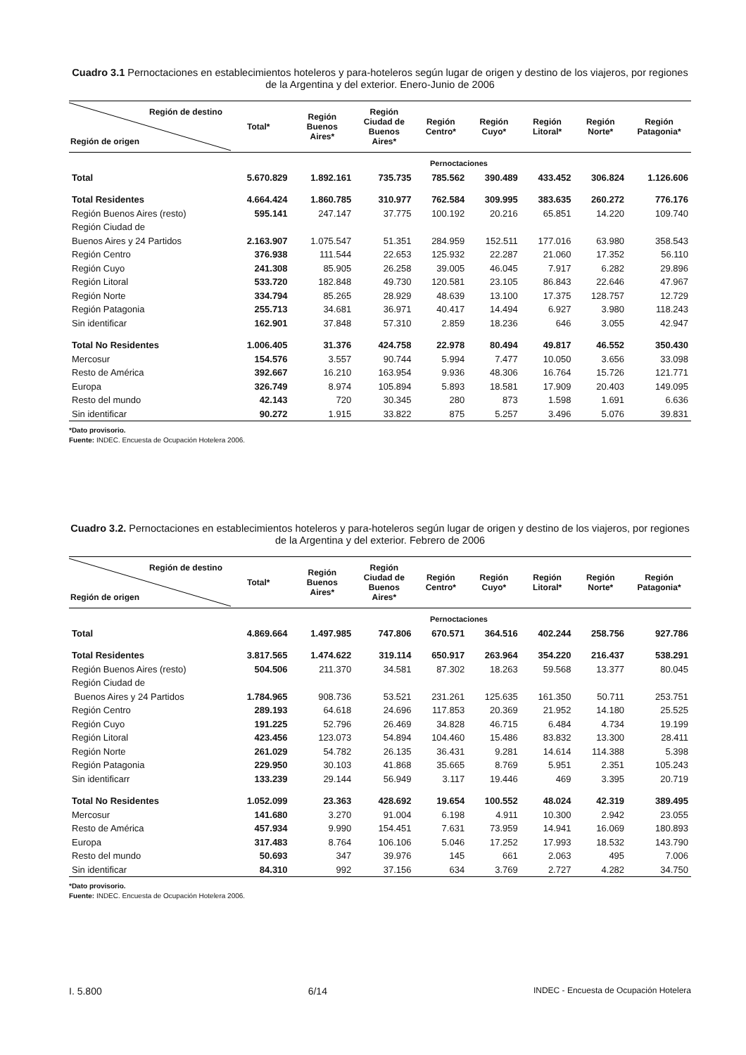Cuadro 3.1 Pernoctaciones en establecimientos hoteleros y para-hoteleros según lugar de origen y destino de los viajeros, por regiones de la Argentina y del exterior. Enero-Junio de 2006
| Región de destino Región de origen | Total* | Región Buenos Aires* | Región Ciudad de Buenos Aires* | Región Centro* | Región Cuyo* | Región Litoral* | Región Norte* | Región Patagonia* |
| --- | --- | --- | --- | --- | --- | --- | --- | --- |
| | Pernoctaciones | | | | | | | |
| Total | 5.670.829 | 1.892.161 | 735.735 | 785.562 | 390.489 | 433.452 | 306.824 | 1.126.606 |
| Total Residentes | 4.664.424 | 1.860.785 | 310.977 | 762.584 | 309.995 | 383.635 | 260.272 | 776.176 |
| Región Buenos Aires (resto) | 595.141 | 247.147 | 37.775 | 100.192 | 20.216 | 65.851 | 14.220 | 109.740 |
| Región Ciudad de | | | | | | | | |
| Buenos Aires y 24 Partidos | 2.163.907 | 1.075.547 | 51.351 | 284.959 | 152.511 | 177.016 | 63.980 | 358.543 |
| Región Centro | 376.938 | 111.544 | 22.653 | 125.932 | 22.287 | 21.060 | 17.352 | 56.110 |
| Región Cuyo | 241.308 | 85.905 | 26.258 | 39.005 | 46.045 | 7.917 | 6.282 | 29.896 |
| Región Litoral | 533.720 | 182.848 | 49.730 | 120.581 | 23.105 | 86.843 | 22.646 | 47.967 |
| Región Norte | 334.794 | 85.265 | 28.929 | 48.639 | 13.100 | 17.375 | 128.757 | 12.729 |
| Región Patagonia | 255.713 | 34.681 | 36.971 | 40.417 | 14.494 | 6.927 | 3.980 | 118.243 |
| Sin identificar | 162.901 | 37.848 | 57.310 | 2.859 | 18.236 | 646 | 3.055 | 42.947 |
| Total No Residentes | 1.006.405 | 31.376 | 424.758 | 22.978 | 80.494 | 49.817 | 46.552 | 350.430 |
| Mercosur | 154.576 | 3.557 | 90.744 | 5.994 | 7.477 | 10.050 | 3.656 | 33.098 |
| Resto de América | 392.667 | 16.210 | 163.954 | 9.936 | 48.306 | 16.764 | 15.726 | 121.771 |
| Europa | 326.749 | 8.974 | 105.894 | 5.893 | 18.581 | 17.909 | 20.403 | 149.095 |
| Resto del mundo | 42.143 | 720 | 30.345 | 280 | 873 | 1.598 | 1.691 | 6.636 |
| Sin identificar | 90.272 | 1.915 | 33.822 | 875 | 5.257 | 3.496 | 5.076 | 39.831 |
*Dato provisorio.
Fuente: INDEC. Encuesta de Ocupación Hotelera 2006.
Cuadro 3.2. Pernoctaciones en establecimientos hoteleros y para-hoteleros según lugar de origen y destino de los viajeros, por regiones de la Argentina y del exterior. Febrero de 2006
| Región de destino Región de origen | Total* | Región Buenos Aires* | Región Ciudad de Buenos Aires* | Región Centro* | Región Cuyo* | Región Litoral* | Región Norte* | Región Patagonia* |
| --- | --- | --- | --- | --- | --- | --- | --- | --- |
| | Pernoctaciones | | | | | | | |
| Total | 4.869.664 | 1.497.985 | 747.806 | 670.571 | 364.516 | 402.244 | 258.756 | 927.786 |
| Total Residentes | 3.817.565 | 1.474.622 | 319.114 | 650.917 | 263.964 | 354.220 | 216.437 | 538.291 |
| Región Buenos Aires (resto) | 504.506 | 211.370 | 34.581 | 87.302 | 18.263 | 59.568 | 13.377 | 80.045 |
| Región Ciudad de | | | | | | | | |
| Buenos Aires y 24 Partidos | 1.784.965 | 908.736 | 53.521 | 231.261 | 125.635 | 161.350 | 50.711 | 253.751 |
| Región Centro | 289.193 | 64.618 | 24.696 | 117.853 | 20.369 | 21.952 | 14.180 | 25.525 |
| Región Cuyo | 191.225 | 52.796 | 26.469 | 34.828 | 46.715 | 6.484 | 4.734 | 19.199 |
| Región Litoral | 423.456 | 123.073 | 54.894 | 104.460 | 15.486 | 83.832 | 13.300 | 28.411 |
| Región Norte | 261.029 | 54.782 | 26.135 | 36.431 | 9.281 | 14.614 | 114.388 | 5.398 |
| Región Patagonia | 229.950 | 30.103 | 41.868 | 35.665 | 8.769 | 5.951 | 2.351 | 105.243 |
| Sin identificarr | 133.239 | 29.144 | 56.949 | 3.117 | 19.446 | 469 | 3.395 | 20.719 |
| Total No Residentes | 1.052.099 | 23.363 | 428.692 | 19.654 | 100.552 | 48.024 | 42.319 | 389.495 |
| Mercosur | 141.680 | 3.270 | 91.004 | 6.198 | 4.911 | 10.300 | 2.942 | 23.055 |
| Resto de América | 457.934 | 9.990 | 154.451 | 7.631 | 73.959 | 14.941 | 16.069 | 180.893 |
| Europa | 317.483 | 8.764 | 106.106 | 5.046 | 17.252 | 17.993 | 18.532 | 143.790 |
| Resto del mundo | 50.693 | 347 | 39.976 | 145 | 661 | 2.063 | 495 | 7.006 |
| Sin identificar | 84.310 | 992 | 37.156 | 634 | 3.769 | 2.727 | 4.282 | 34.750 |
*Dato provisorio.
Fuente: INDEC. Encuesta de Ocupación Hotelera 2006.
I. 5.800 6/14 INDEC - Encuesta de Ocupación Hotelera